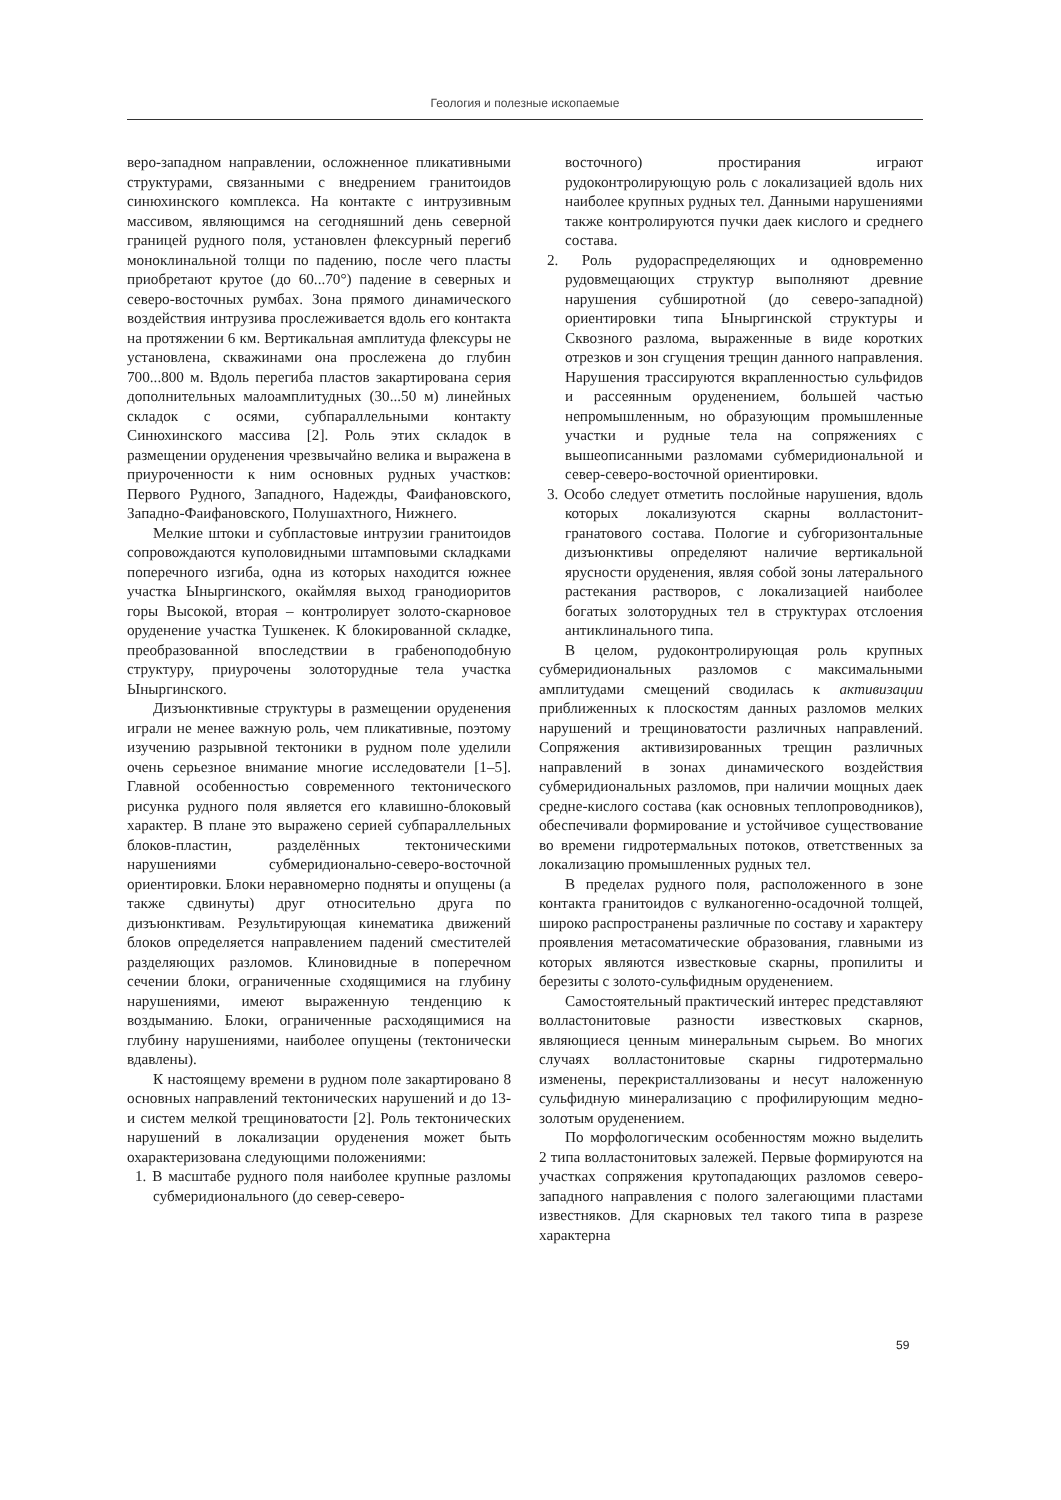Геология и полезные ископаемые
веро-западном направлении, осложненное пликативными структурами, связанными с внедрением гранитоидов синюхинского комплекса. На контакте с интрузивным массивом, являющимся на сегодняшний день северной границей рудного поля, установлен флексурный перегиб моноклинальной толщи по падению, после чего пласты приобретают крутое (до 60...70°) падение в северных и северо-восточных румбах. Зона прямого динамического воздействия интрузива прослеживается вдоль его контакта на протяжении 6 км. Вертикальная амплитуда флексуры не установлена, скважинами она прослежена до глубин 700...800 м. Вдоль перегиба пластов закартирована серия дополнительных малоамплитудных (30...50 м) линейных складок с осями, субпараллельными контакту Синюхинского массива [2]. Роль этих складок в размещении оруденения чрезвычайно велика и выражена в приуроченности к ним основных рудных участков: Первого Рудного, Западного, Надежды, Фаифановского, Западно-Фаифановского, Полушахтного, Нижнего.
Мелкие штоки и субпластовые интрузии гранитоидов сопровождаются куполовидными штамповыми складками поперечного изгиба, одна из которых находится южнее участка Ыныргинского, окаймляя выход гранодиоритов горы Высокой, вторая – контролирует золото-скарновое оруденение участка Тушкенек. К блокированной складке, преобразованной впоследствии в грабеноподобную структуру, приурочены золоторудные тела участка Ыныргинского.
Дизъюнктивные структуры в размещении оруденения играли не менее важную роль, чем пликативные, поэтому изучению разрывной тектоники в рудном поле уделили очень серьезное внимание многие исследователи [1–5]. Главной особенностью современного тектонического рисунка рудного поля является его клавишно-блоковый характер. В плане это выражено серией субпараллельных блоков-пластин, разделённых тектоническими нарушениями субмеридионально-северо-восточной ориентировки. Блоки неравномерно подняты и опущены (а также сдвинуты) друг относительно друга по дизъюнктивам. Результирующая кинематика движений блоков определяется направлением падений сместителей разделяющих разломов. Клиновидные в поперечном сечении блоки, ограниченные сходящимися на глубину нарушениями, имеют выраженную тенденцию к воздыманию. Блоки, ограниченные расходящимися на глубину нарушениями, наиболее опущены (тектонически вдавлены).
К настоящему времени в рудном поле закартировано 8 основных направлений тектонических нарушений и до 13-и систем мелкой трещиноватости [2]. Роль тектонических нарушений в локализации оруденения может быть охарактеризована следующими положениями:
1. В масштабе рудного поля наиболее крупные разломы субмеридионального (до север-северо-
восточного) простирания играют рудоконтролирующую роль с локализацией вдоль них наиболее крупных рудных тел. Данными нарушениями также контролируются пучки даек кислого и среднего состава.
2. Роль рудораспределяющих и одновременно рудовмещающих структур выполняют древние нарушения субширотной (до северо-западной) ориентировки типа Ыныргинской структуры и Сквозного разлома, выраженные в виде коротких отрезков и зон сгущения трещин данного направления. Нарушения трассируются вкрапленностью сульфидов и рассеянным оруденением, большей частью непромышленным, но образующим промышленные участки и рудные тела на сопряжениях с вышеописанными разломами субмеридиональной и север-северо-восточной ориентировки.
3. Особо следует отметить послойные нарушения, вдоль которых локализуются скарны волластонит-гранатового состава. Пологие и субгоризонтальные дизъюнктивы определяют наличие вертикальной ярусности оруденения, являя собой зоны латерального растекания растворов, с локализацией наиболее богатых золоторудных тел в структурах отслоения антиклинального типа.
В целом, рудоконтролирующая роль крупных субмеридиональных разломов с максимальными амплитудами смещений сводилась к активизации приближенных к плоскостям данных разломов мелких нарушений и трещиноватости различных направлений. Сопряжения активизированных трещин различных направлений в зонах динамического воздействия субмеридиональных разломов, при наличии мощных даек средне-кислого состава (как основных теплопроводников), обеспечивали формирование и устойчивое существование во времени гидротермальных потоков, ответственных за локализацию промышленных рудных тел.
В пределах рудного поля, расположенного в зоне контакта гранитоидов с вулканогенно-осадочной толщей, широко распространены различные по составу и характеру проявления метасоматические образования, главными из которых являются известковые скарны, пропилиты и березиты с золото-сульфидным оруденением.
Самостоятельный практический интерес представляют волластонитовые разности известковых скарнов, являющиеся ценным минеральным сырьем. Во многих случаях волластонитовые скарны гидротермально изменены, перекристаллизованы и несут наложенную сульфидную минерализацию с профилирующим медно-золотым оруденением.
По морфологическим особенностям можно выделить 2 типа волластонитовых залежей. Первые формируются на участках сопряжения крутопадающих разломов северо-западного направления с полого залегающими пластами известняков. Для скарновых тел такого типа в разрезе характерна
59